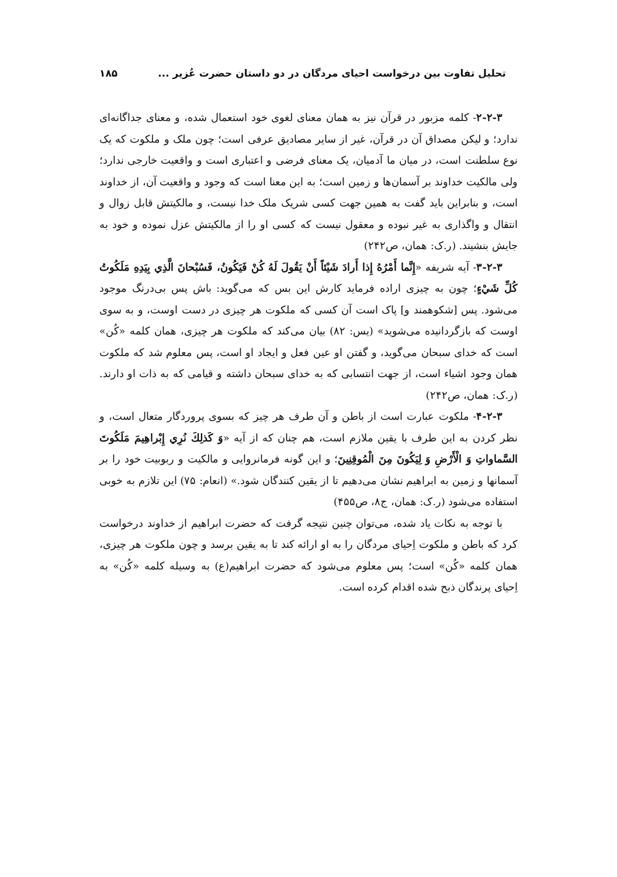تحلیل تفاوت بین درخواست احیای مردگان در دو داستان حضرت عُزیر ... ۱۸۵
۲-۲-۳- کلمه مزبور در قرآن نیز به همان معنای لغوی خود استعمال شده، و معنای جداگانه‌ای ندارد؛ و لیکن مصداق آن در قرآن، غیر از سایر مصادیق عرفی است؛ چون ملک و ملکوت که یک نوع سلطنت است، در میان ما آدمیان، یک معنای فرضی و اعتباری است و واقعیت خارجی ندارد؛ ولی مالکیت خداوند بر آسمان‌ها و زمین است؛ به این معنا است که وجود و واقعیت آن، از خداوند است، و بنابراین باید گفت به همین جهت کسی شریک ملک خدا نیست، و مالکیتش قابل زوال و انتقال و واگذاری به غیر نبوده و معقول نیست که کسی او را از مالکیتش عزل نموده و خود به جایش بنشیند. (ر.ک: همان، ص۲۴۲)
۳-۲-۳- آیه شریفه «إِنَّما أَمْرُهُ إِذا أَرادَ شَيْئاً أَنْ يَقُولَ لَهُ كُنْ فَيَكُونُ، فَسُبْحانَ الَّذِي بِيَدِهِ مَلَكُوتُ كُلِّ شَيْءٍ؛ چون به چیزی اراده فرماید کارش این بس که می‌گوید: باش پس بی‌درنگ موجود می‌شود. پس [شکوهمند و] پاک است آن کسی که ملکوت هر چیزی در دست اوست، و به سوی اوست که بازگردانیده می‌شوید» (یس: ۸۲) بیان می‌کند که ملکوت هر چیزی، همان کلمه «کُن» است که خدای سبحان می‌گوید، و گفتن او عین فعل و ایجاد او است، پس معلوم شد که ملکوت همان وجود اشیاء است، از جهت انتسابی که به خدای سبحان داشته و قیامی که به ذات او دارند. (ر.ک: همان، ص۲۴۲)
۴-۲-۳- ملکوت عبارت است از باطن و آن طرف هر چیز که بسوی پروردگار متعال است، و نظر کردن به این طرف با یقین ملازم است، هم چنان که از آیه «وَ كَذلِكَ نُرِي إِبْراهِيمَ مَلَكُوتَ السَّماواتِ وَ الْأَرْضِ وَ لِيَكُونَ مِنَ الْمُوقِنِينَ؛ و این گونه فرمانروایی و مالکیت و ربوبیت خود را بر آسمانها و زمین به ابراهیم نشان می‌دهیم تا از یقین کنندگان شود.» (انعام: ۷۵) این تلازم به خوبی استفاده می‌شود (ر.ک: همان، ج۸، ص۴۵۵)
با توجه به نکات یاد شده، می‌توان چنین نتیجه گرفت که حضرت ابراهیم از خداوند درخواست کرد که باطن و ملکوت اِحیای مردگان را به او ارائه کند تا به یقین برسد و چون ملکوت هر چیزی، همان کلمه «کُن» است؛ پس معلوم می‌شود که حضرت ابراهیم(ع) به وسیله کلمه «کُن» به اِحیای پرندگان ذبح شده اقدام کرده است.